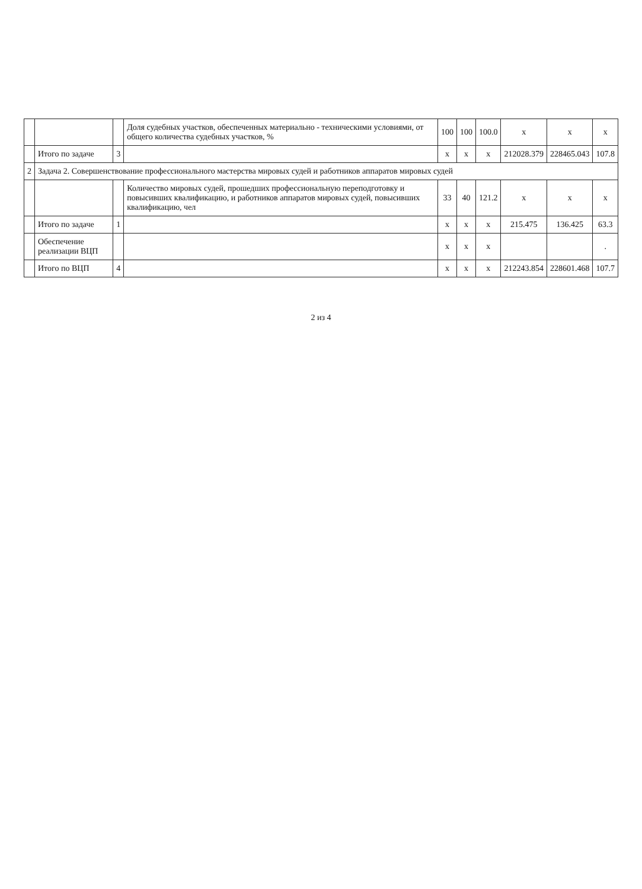| | | | Доля судебных участков, обеспеченных материально - техническими условиями, от общего количества судебных участков, % | 100 | 100 | 100.0 | x | x | x |
| | Итого по задаче | 3 | | x | x | x | 212028.379 | 228465.043 | 107.8 |
| 2 | Задача 2. Совершенствование профессионального мастерства мировых судей и работников аппаратов мировых судей | | | | | | | | |
| | | | Количество мировых судей, прошедших профессиональную переподготовку и повысивших квалификацию, и работников аппаратов мировых судей, повысивших квалификацию, чел | 33 | 40 | 121.2 | x | x | x |
| | Итого по задаче | 1 | | x | x | x | 215.475 | 136.425 | 63.3 |
| | Обеспечение реализации ВЦП | | | x | x | x | | | . |
| | Итого по ВЦП | 4 | | x | x | x | 212243.854 | 228601.468 | 107.7 |
2 из 4